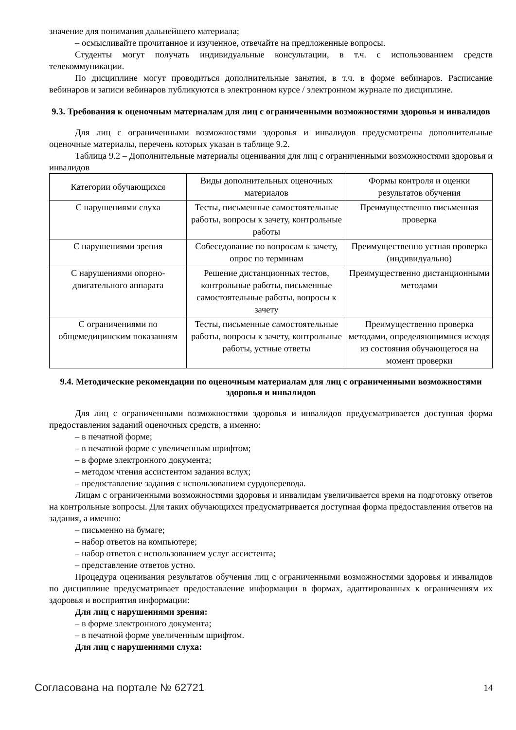значение для понимания дальнейшего материала;
– осмысливайте прочитанное и изученное, отвечайте на предложенные вопросы.
Студенты могут получать индивидуальные консультации, в т.ч. с использованием средств телекоммуникации.
По дисциплине могут проводиться дополнительные занятия, в т.ч. в форме вебинаров. Расписание вебинаров и записи вебинаров публикуются в электронном курсе / электронном журнале по дисциплине.
9.3. Требования к оценочным материалам для лиц с ограниченными возможностями здоровья и инвалидов
Для лиц с ограниченными возможностями здоровья и инвалидов предусмотрены дополнительные оценочные материалы, перечень которых указан в таблице 9.2.
Таблица 9.2 – Дополнительные материалы оценивания для лиц с ограниченными возможностями здоровья и инвалидов
| Категории обучающихся | Виды дополнительных оценочных материалов | Формы контроля и оценки результатов обучения |
| --- | --- | --- |
| С нарушениями слуха | Тесты, письменные самостоятельные работы, вопросы к зачету, контрольные работы | Преимущественно письменная проверка |
| С нарушениями зрения | Собеседование по вопросам к зачету, опрос по терминам | Преимущественно устная проверка (индивидуально) |
| С нарушениями опорно-двигательного аппарата | Решение дистанционных тестов, контрольные работы, письменные самостоятельные работы, вопросы к зачету | Преимущественно дистанционными методами |
| С ограничениями по общемедицинским показаниям | Тесты, письменные самостоятельные работы, вопросы к зачету, контрольные работы, устные ответы | Преимущественно проверка методами, определяющимися исходя из состояния обучающегося на момент проверки |
9.4. Методические рекомендации по оценочным материалам для лиц с ограниченными возможностями здоровья и инвалидов
Для лиц с ограниченными возможностями здоровья и инвалидов предусматривается доступная форма предоставления заданий оценочных средств, а именно:
– в печатной форме;
– в печатной форме с увеличенным шрифтом;
– в форме электронного документа;
– методом чтения ассистентом задания вслух;
– предоставление задания с использованием сурдоперевода.
Лицам с ограниченными возможностями здоровья и инвалидам увеличивается время на подготовку ответов на контрольные вопросы. Для таких обучающихся предусматривается доступная форма предоставления ответов на задания, а именно:
– письменно на бумаге;
– набор ответов на компьютере;
– набор ответов с использованием услуг ассистента;
– представление ответов устно.
Процедура оценивания результатов обучения лиц с ограниченными возможностями здоровья и инвалидов по дисциплине предусматривает предоставление информации в формах, адаптированных к ограничениям их здоровья и восприятия информации:
Для лиц с нарушениями зрения:
– в форме электронного документа;
– в печатной форме увеличенным шрифтом.
Для лиц с нарушениями слуха:
Согласована на портале № 62721 14